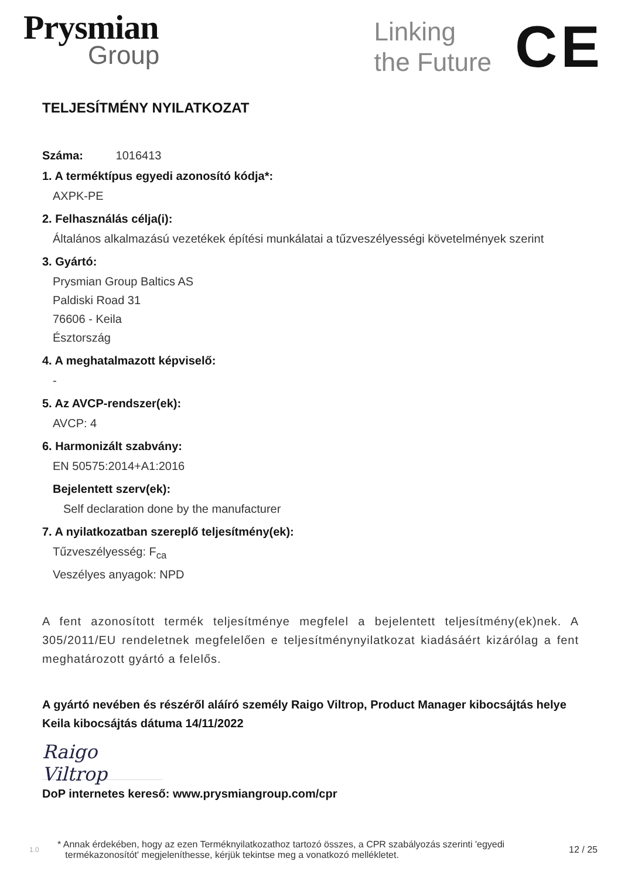Prysmian
Group
Linking
the Future
CE
TELJESÍTMÉNY NYILATKOZAT
Száma: 1016413
1. A terméktípus egyedi azonosító kódja*:
AXPK-PE
2. Felhasználás célja(i):
Általános alkalmazású vezetékek építési munkálatai a tűzveszélyességi követelmények szerint
3. Gyártó:
Prysmian Group Baltics AS
Paldiski Road 31
76606 - Keila
Észtország
4. A meghatalmazott képviselő:
-
5. Az AVCP-rendszer(ek):
AVCP: 4
6. Harmonizált szabvány:
EN 50575:2014+A1:2016
Bejelentett szerv(ek):
Self declaration done by the manufacturer
7. A nyilatkozatban szereplő teljesítmény(ek):
Tűzveszélyesség: F<sub>ca</sub>
Veszélyes anyagok: NPD
A fent azonosított termék teljesítménye megfelel a bejelentett teljesítmény(ek)nek. A 305/2011/EU rendeletnek megfelelően e teljesítménynyilatkozat kiadásáért kizárólag a fent meghatározott gyártó a felelős.
A gyártó nevében és részéről aláíró személy Raigo Viltrop, Product Manager kibocsájtás helye Keila kibocsájtás dátuma 14/11/2022
Raigo Viltrop
DoP internetes kereső: www.prysmiangroup.com/cpr
1.0 * Annak érdekében, hogy az ezen Terméknyilatkozathoz tartozó összes, a CPR szabályozás szerinti 'egyedi
termékazonosítót' megjeleníthesse, kérjük tekintse meg a vonatkozó mellékletet. 12 / 25